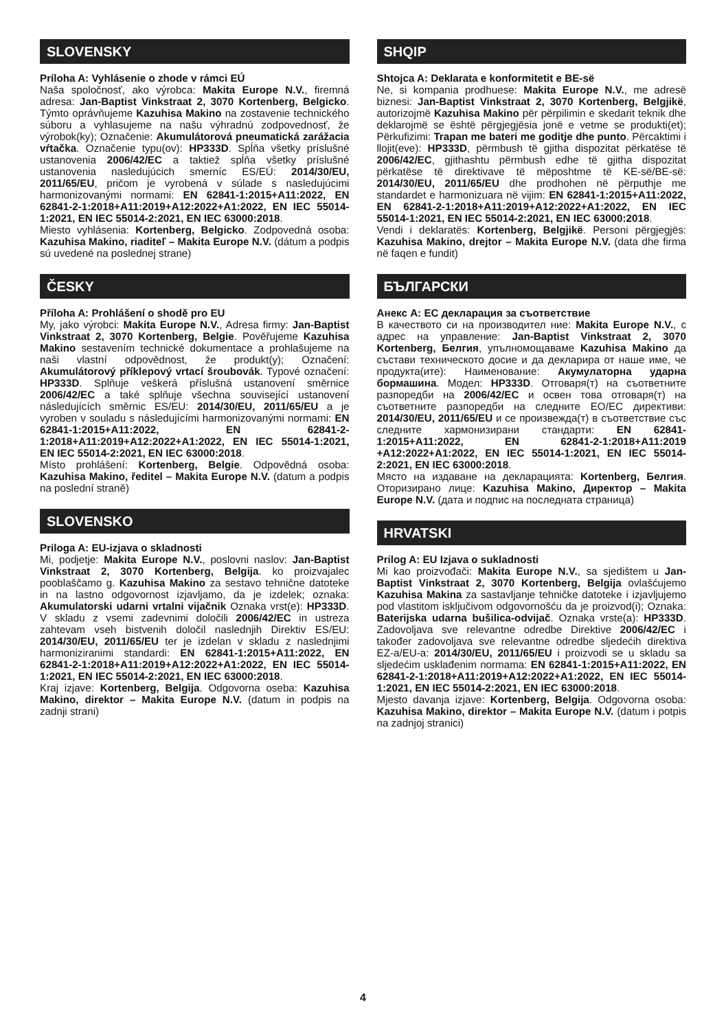SLOVENSKY
Príloha A: Vyhlásenie o zhode v rámci EÚ
Naša spoločnosť, ako výrobca: Makita Europe N.V., firemná adresa: Jan-Baptist Vinkstraat 2, 3070 Kortenberg, Belgicko. Týmto oprávňujeme Kazuhisa Makino na zostavenie technického súboru a vyhlasujeme na našu výhradnú zodpovednosť, že výrobok(ky); Označenie: Akumulátorová pneumatická zarážacia vŕtačka. Označenie typu(ov): HP333D. Spĺňa všetky príslušné ustanovenia 2006/42/EC a taktiež spĺňa všetky príslušné ustanovenia nasledujúcich smerníc ES/EÚ: 2014/30/EU, 2011/65/EU, pričom je vyrobená v súlade s nasledujúcimi harmonizovanými normami: EN 62841-1:2015+A11:2022, EN 62841-2-1:2018+A11:2019+A12:2022+A1:2022, EN IEC 55014-1:2021, EN IEC 55014-2:2021, EN IEC 63000:2018.
Miesto vyhlásenia: Kortenberg, Belgicko. Zodpovedná osoba: Kazuhisa Makino, riaditeľ – Makita Europe N.V. (dátum a podpis sú uvedené na poslednej strane)
ČESKY
Příloha A: Prohlášení o shodě pro EU
My, jako výrobci: Makita Europe N.V., Adresa firmy: Jan-Baptist Vinkstraat 2, 3070 Kortenberg, Belgie. Pověřujeme Kazuhisa Makino sestavením technické dokumentace a prohlašujeme na naši vlastní odpovědnost, že produkt(y); Označení: Akumulátorový příklepový vrtací šroubovák. Typové označení: HP333D. Splňuje veškerá příslušná ustanovení směrnice 2006/42/EC a také splňuje všechna související ustanovení následujících směrnic ES/EU: 2014/30/EU, 2011/65/EU a je vyroben v souladu s následujícími harmonizovanými normami: EN 62841-1:2015+A11:2022, EN 62841-2-1:2018+A11:2019+A12:2022+A1:2022, EN IEC 55014-1:2021, EN IEC 55014-2:2021, EN IEC 63000:2018.
Místo prohlášení: Kortenberg, Belgie. Odpovědná osoba: Kazuhisa Makino, ředitel – Makita Europe N.V. (datum a podpis na poslední straně)
SLOVENSKO
Priloga A: EU-izjava o skladnosti
Mi, podjetje: Makita Europe N.V., poslovni naslov: Jan-Baptist Vinkstraat 2, 3070 Kortenberg, Belgija. ko proizvajalec pooblaščamo g. Kazuhisa Makino za sestavo tehnične datoteke in na lastno odgovornost izjavljamo, da je izdelek; oznaka: Akumulatorski udarni vrtalni vijačnik Oznaka vrst(e): HP333D. V skladu z vsemi zadevnimi določili 2006/42/EC in ustreza zahtevam vseh bistvenih določil naslednjih Direktiv ES/EU: 2014/30/EU, 2011/65/EU ter je izdelan v skladu z naslednjimi harmoniziranimi standardi: EN 62841-1:2015+A11:2022, EN 62841-2-1:2018+A11:2019+A12:2022+A1:2022, EN IEC 55014-1:2021, EN IEC 55014-2:2021, EN IEC 63000:2018.
Kraj izjave: Kortenberg, Belgija. Odgovorna oseba: Kazuhisa Makino, direktor – Makita Europe N.V. (datum in podpis na zadnji strani)
SHQIP
Shtojca A: Deklarata e konformitetit e BE-së
Ne, si kompania prodhuese: Makita Europe N.V., me adresë biznesi: Jan-Baptist Vinkstraat 2, 3070 Kortenberg, Belgjikë, autorizojmë Kazuhisa Makino për përpilimin e skedarit teknik dhe deklarojmë se është përgjegjësia jonë e vetme se produkti(et); Përkufizimi: Trapan me bateri me goditje dhe punto. Përcaktimi i llojit(eve): HP333D, përmbush të gjitha dispozitat përkatëse të 2006/42/EC, gjithashtu përmbush edhe të gjitha dispozitat përkatëse të direktivave të mëposhtme të KE-së/BE-së: 2014/30/EU, 2011/65/EU dhe prodhohen në përputhje me standardet e harmonizuara në vijim: EN 62841-1:2015+A11:2022, EN 62841-2-1:2018+A11:2019+A12:2022+A1:2022, EN IEC 55014-1:2021, EN IEC 55014-2:2021, EN IEC 63000:2018.
Vendi i deklaratës: Kortenberg, Belgjikë. Personi përgjegjës: Kazuhisa Makino, drejtor – Makita Europe N.V. (data dhe firma në faqen e fundit)
БЪЛГАРСКИ
Анекс А: ЕС декларация за съответствие
В качеството си на производител ние: Makita Europe N.V., с адрес на управление: Jan-Baptist Vinkstraat 2, 3070 Kortenberg, Белгия, упълномощаваме Kazuhisa Makino да състави техническото досие и да декларира от наше име, че продукта(ите): Наименование: Акумулаторна ударна бормашина. Модел: HP333D. Отговаря(т) на съответните разпоредби на 2006/42/EC и освен това отговаря(т) на съответните разпоредби на следните ЕО/ЕС директиви: 2014/30/EU, 2011/65/EU и се произвежда(т) в съответствие със следните хармонизирани стандарти: EN 62841-1:2015+A11:2022, EN 62841-2-1:2018+A11:2019 +A12:2022+A1:2022, EN IEC 55014-1:2021, EN IEC 55014-2:2021, EN IEC 63000:2018.
Място на издаване на декларацията: Kortenberg, Белгия. Оторизирано лице: Kazuhisa Makino, Директор – Makita Europe N.V. (дата и подпис на последната страница)
HRVATSKI
Prilog A: EU Izjava o sukladnosti
Mi kao proizvođači: Makita Europe N.V., sa sjedištem u Jan-Baptist Vinkstraat 2, 3070 Kortenberg, Belgija ovlašćujemo Kazuhisa Makina za sastavljanje tehničke datoteke i izjavljujemo pod vlastitom isključivom odgovornošću da je proizvod(i); Oznaka: Baterijska udarna bušilica-odvijač. Oznaka vrste(a): HP333D. Zadovoljava sve relevantne odredbe Direktive 2006/42/EC i također zadovoljava sve relevantne odredbe sljedećih direktiva EZ-a/EU-a: 2014/30/EU, 2011/65/EU i proizvodi se u skladu sa sljedećim usklađenim normama: EN 62841-1:2015+A11:2022, EN 62841-2-1:2018+A11:2019+A12:2022+A1:2022, EN IEC 55014-1:2021, EN IEC 55014-2:2021, EN IEC 63000:2018.
Mjesto davanja izjave: Kortenberg, Belgija. Odgovorna osoba: Kazuhisa Makino, direktor – Makita Europe N.V. (datum i potpis na zadnjoj stranici)
4